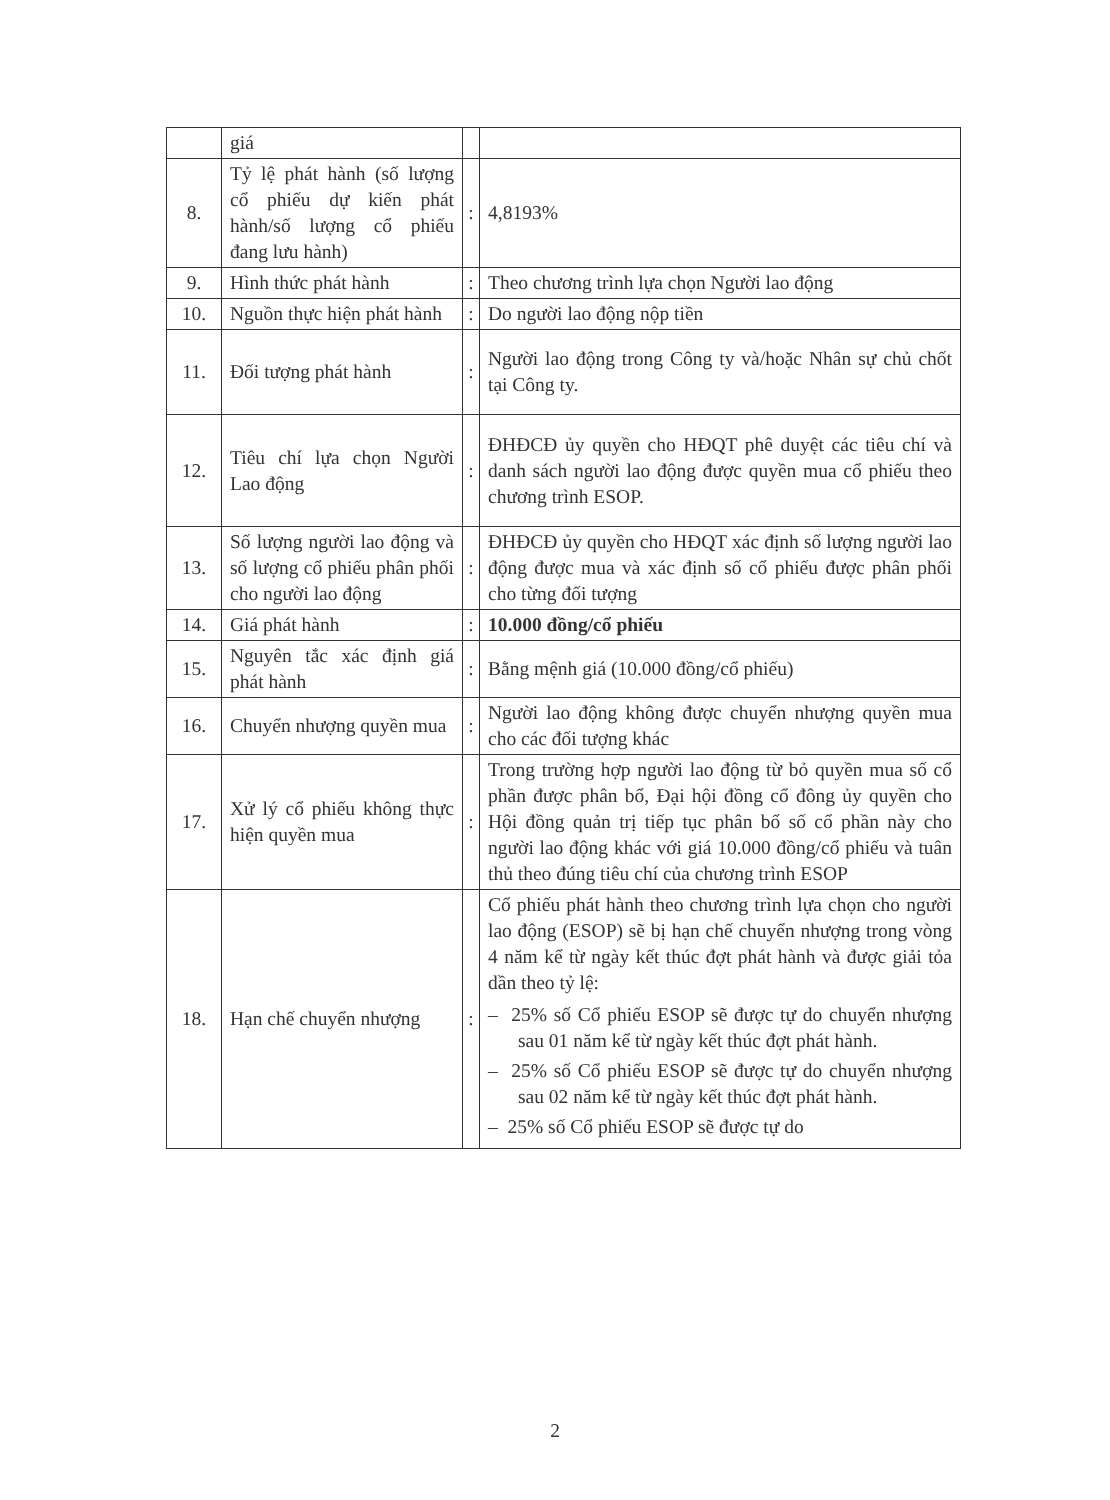| | giá | | |
| 8. | Tỷ lệ phát hành (số lượng cổ phiếu dự kiến phát hành/số lượng cổ phiếu đang lưu hành) | : | 4,8193% |
| 9. | Hình thức phát hành | : | Theo chương trình lựa chọn Người lao động |
| 10. | Nguồn thực hiện phát hành | : | Do người lao động nộp tiền |
| 11. | Đối tượng phát hành | : | Người lao động trong Công ty và/hoặc Nhân sự chủ chốt tại Công ty. |
| 12. | Tiêu chí lựa chọn Người Lao động | : | ĐHĐCĐ ủy quyền cho HĐQT phê duyệt các tiêu chí và danh sách người lao động được quyền mua cổ phiếu theo chương trình ESOP. |
| 13. | Số lượng người lao động và số lượng cổ phiếu phân phối cho người lao động | : | ĐHĐCĐ ủy quyền cho HĐQT xác định số lượng người lao động được mua và xác định số cổ phiếu được phân phối cho từng đối tượng |
| 14. | Giá phát hành | : | 10.000 đồng/cổ phiếu |
| 15. | Nguyên tắc xác định giá phát hành | : | Bằng mệnh giá (10.000 đồng/cổ phiếu) |
| 16. | Chuyển nhượng quyền mua | : | Người lao động không được chuyển nhượng quyền mua cho các đối tượng khác |
| 17. | Xử lý cổ phiếu không thực hiện quyền mua | : | Trong trường hợp người lao động từ bỏ quyền mua số cổ phần được phân bổ, Đại hội đồng cổ đông ủy quyền cho Hội đồng quản trị tiếp tục phân bổ số cổ phần này cho người lao động khác với giá 10.000 đồng/cổ phiếu và tuân thủ theo đúng tiêu chí của chương trình ESOP |
| 18. | Hạn chế chuyển nhượng | : | Cổ phiếu phát hành theo chương trình lựa chọn cho người lao động (ESOP) sẽ bị hạn chế chuyển nhượng trong vòng 4 năm kể từ ngày kết thúc đợt phát hành và được giải tỏa dần theo tỷ lệ: – 25% số Cổ phiếu ESOP sẽ được tự do chuyển nhượng sau 01 năm kể từ ngày kết thúc đợt phát hành. – 25% số Cổ phiếu ESOP sẽ được tự do chuyển nhượng sau 02 năm kể từ ngày kết thúc đợt phát hành. – 25% số Cổ phiếu ESOP sẽ được tự do |
2